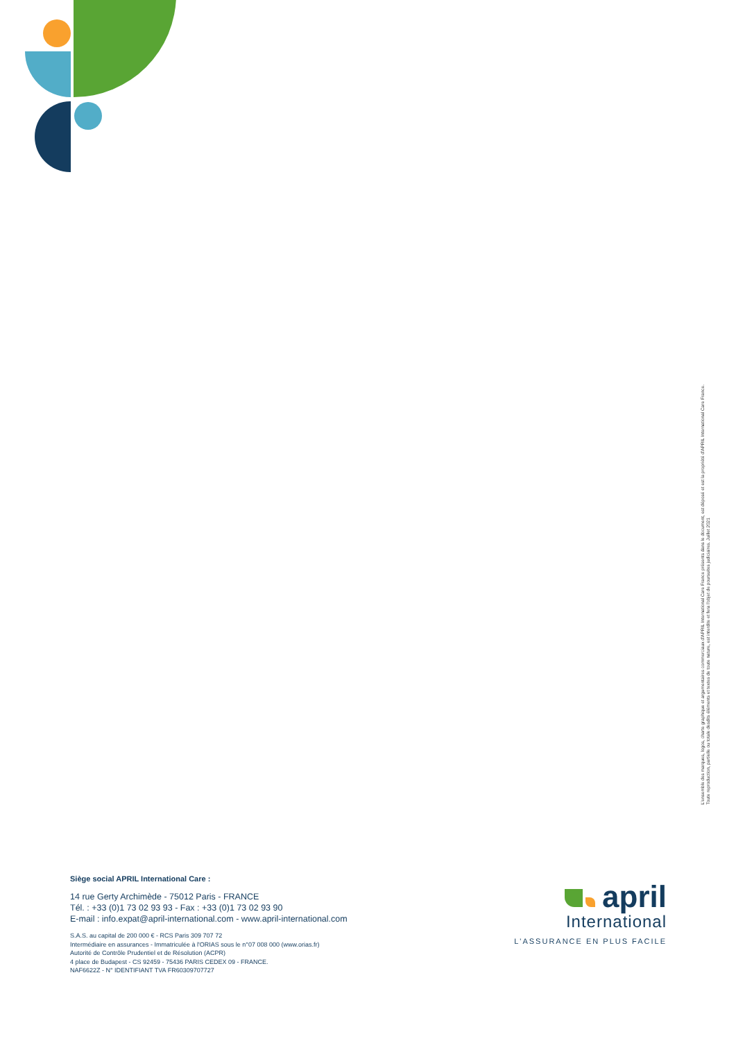L'ensemble des marques, logos, charte graphique et argumentaires commerciaux d'APRIL International Care France présents dans le document, est déposé et est la propriété d'APRIL International Care France.
Toute reproduction, partielle ou totale desdits éléments et textes de toute nature, est interdite et fera l'objet de poursuites judiciaires. Juillet 2021
Siège social APRIL International Care :
14 rue Gerty Archimède - 75012 Paris - FRANCE
Tél. : +33 (0)1 73 02 93 93 - Fax : +33 (0)1 73 02 93 90
E-mail : info.expat@april-international.com - www.april-international.com
S.A.S. au capital de 200 000 € - RCS Paris 309 707 72
Intermédiaire en assurances - Immatriculée à l'ORIAS sous le n°07 008 000 (www.orias.fr)
Autorité de Contrôle Prudentiel et de Résolution (ACPR)
4 place de Budapest - CS 92459 - 75436 PARIS CEDEX 09 - FRANCE.
NAF6622Z - N° IDENTIFIANT TVA FR60309707727
april
International
L'ASSURANCE EN PLUS FACILE